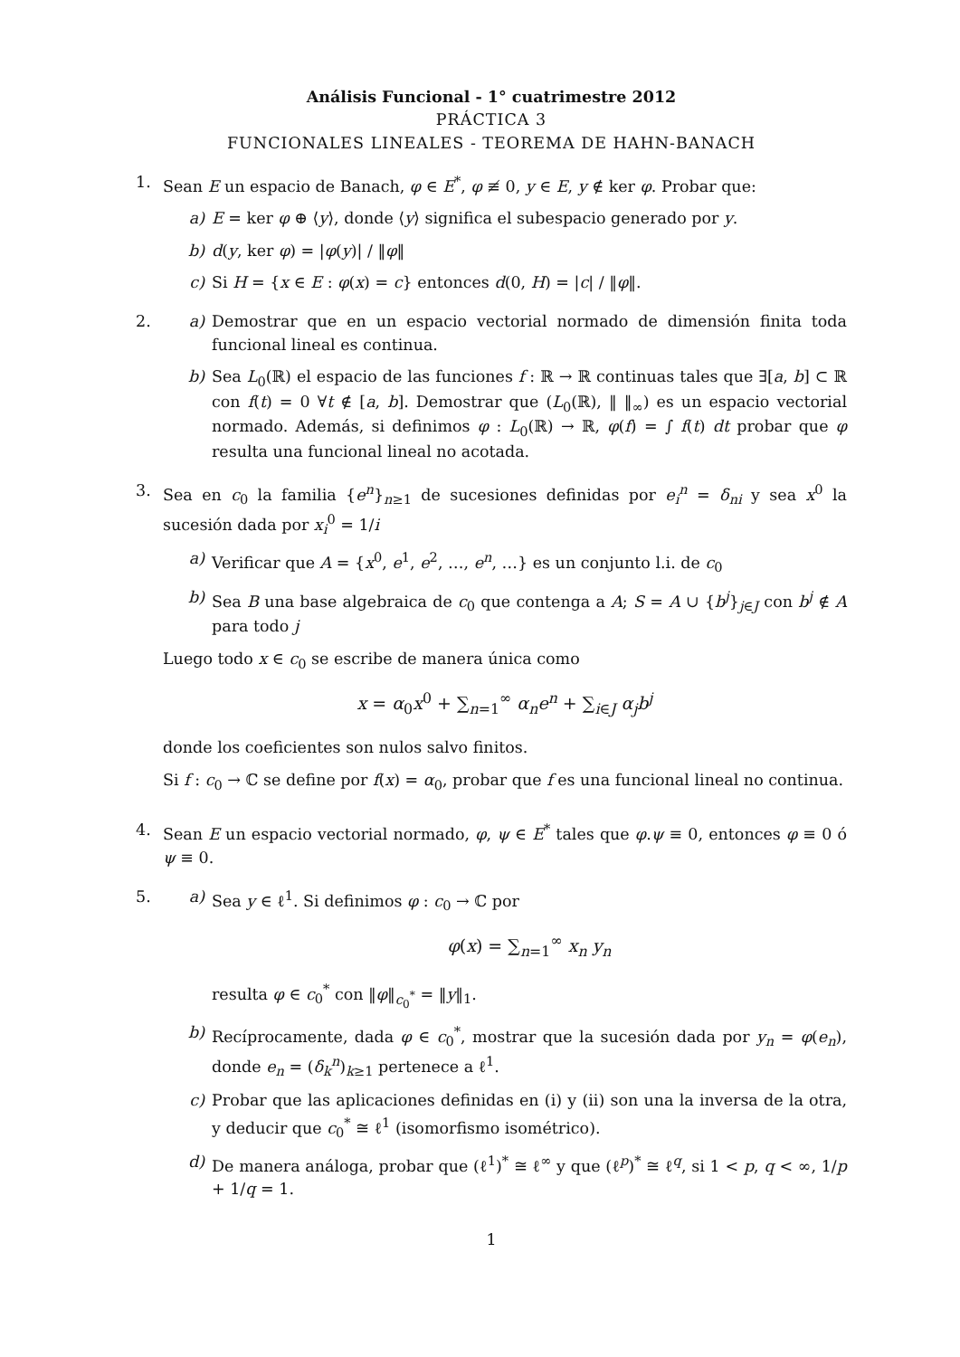Análisis Funcional - 1° cuatrimestre 2012
PRÁCTICA 3
FUNCIONALES LINEALES - TEOREMA DE HAHN-BANACH
1. Sean E un espacio de Banach, φ ∈ E<sup>*</sup>, φ ≢ 0, y ∈ E, y ∉ ker φ. Probar que:
a) E = ker φ ⊕ ⟨y⟩, donde ⟨y⟩ significa el subespacio generado por y.
b) d(y, ker φ) = |φ(y)| / ‖φ‖
c) Si H = {x ∈ E : φ(x) = c} entonces d(0, H) = |c| / ‖φ‖.
2. a) Demostrar que en un espacio vectorial normado de dimensión finita toda funcional lineal es continua.
b) Sea L<sub>0</sub>(ℝ) el espacio de las funciones f : ℝ → ℝ continuas tales que ∃[a, b] ⊂ ℝ con f(t) = 0 ∀t ∉ [a, b]. Demostrar que (L<sub>0</sub>(ℝ), ‖ ‖<sub>∞</sub>) es un espacio vectorial normado. Además, si definimos φ : L<sub>0</sub>(ℝ) → ℝ, φ(f) = ∫ f(t) dt probar que φ resulta una funcional lineal no acotada.
3. Sea en c<sub>0</sub> la familia {e<sup>n</sup>}<sub>n≥1</sub> de sucesiones definidas por e<sub>i</sub><sup>n</sup> = δ<sub>ni</sub> y sea x<sup>0</sup> la sucesión dada por x<sub>i</sub><sup>0</sup> = 1/i
a) Verificar que A = {x<sup>0</sup>, e<sup>1</sup>, e<sup>2</sup>, …, e<sup>n</sup>, …} es un conjunto l.i. de c<sub>0</sub>
b) Sea B una base algebraica de c<sub>0</sub> que contenga a A; S = A ∪ {b<sup>j</sup>}<sub>j∈J</sub> con b<sup>j</sup> ∉ A para todo j
Luego todo x ∈ c<sub>0</sub> se escribe de manera única como
x = α<sub>0</sub>x<sup>0</sup> + ∑<sub>n=1</sub><sup>∞</sup> α<sub>n</sub>e<sup>n</sup> + ∑<sub>i∈J</sub> α<sub>j</sub>b<sup>j</sup>
donde los coeficientes son nulos salvo finitos.
Si f : c<sub>0</sub> → ℂ se define por f(x) = α<sub>0</sub>, probar que f es una funcional lineal no continua.
4. Sean E un espacio vectorial normado, φ, ψ ∈ E<sup>*</sup> tales que φ.ψ ≡ 0, entonces φ ≡ 0 ó ψ ≡ 0.
5. a) Sea y ∈ ℓ<sup>1</sup>. Si definimos φ : c<sub>0</sub> → ℂ por
φ(x) = ∑<sub>n=1</sub><sup>∞</sup> x<sub>n</sub> y<sub>n</sub>
resulta φ ∈ c<sub>0</sub><sup>*</sup> con ‖φ‖<sub>c<sub>0</sub><sup>*</sup></sub> = ‖y‖<sub>1</sub>.
b) Recíprocamente, dada φ ∈ c<sub>0</sub><sup>*</sup>, mostrar que la sucesión dada por y<sub>n</sub> = φ(e<sub>n</sub>), donde e<sub>n</sub> = (δ<sub>k</sub><sup>n</sup>)<sub>k≥1</sub> pertenece a ℓ<sup>1</sup>.
c) Probar que las aplicaciones definidas en (i) y (ii) son una la inversa de la otra, y deducir que c<sub>0</sub><sup>*</sup> ≅ ℓ<sup>1</sup> (isomorfismo isométrico).
d) De manera análoga, probar que (ℓ<sup>1</sup>)<sup>*</sup> ≅ ℓ<sup>∞</sup> y que (ℓ<sup>p</sup>)<sup>*</sup> ≅ ℓ<sup>q</sup>, si 1 < p, q < ∞, 1/p + 1/q = 1.
1